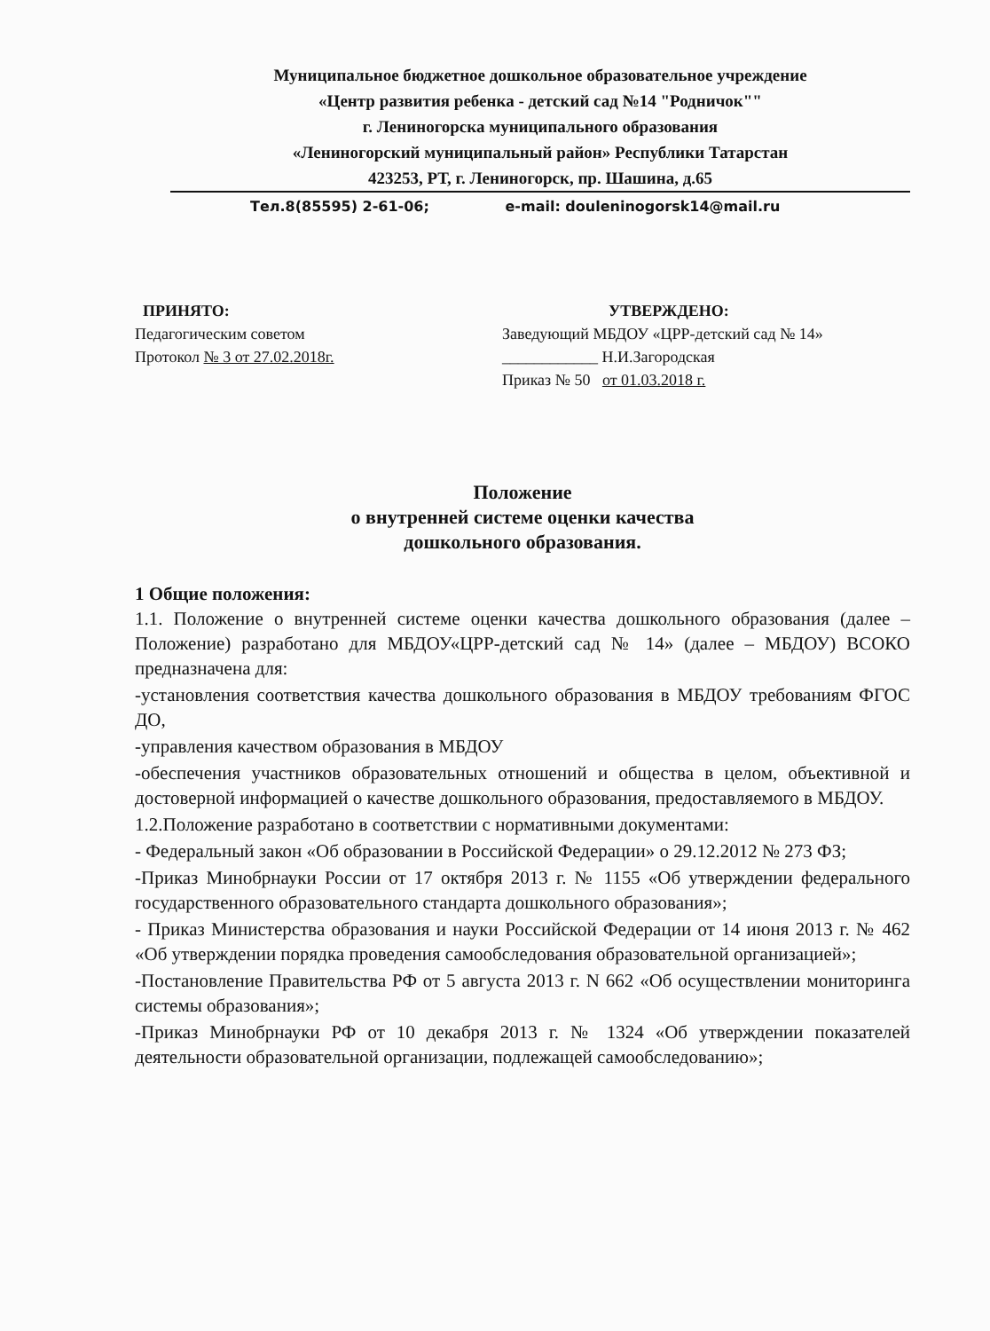Муниципальное бюджетное дошкольное образовательное учреждение
«Центр развития ребенка - детский сад №14 "Родничок""
г. Лениногорска муниципального образования
«Лениногорский муниципальный район» Республики Татарстан
423253, РТ, г. Лениногорск, пр. Шашина, д.65
Тел.8(85595) 2-61-06; e-mail: douleninogorsk14@mail.ru
ПРИНЯТО:
Педагогическим советом
Протокол № 3 от 27.02.2018г.
УТВЕРЖДЕНО:
Заведующий МБДОУ «ЦРР-детский сад № 14»
____________ Н.И.Загородская
Приказ № 50 от 01.03.2018 г.
Положение
о внутренней системе оценки качества
дошкольного образования.
1 Общие положения:
1.1. Положение о внутренней системе оценки качества дошкольного образования (далее – Положение) разработано для МБДОУ«ЦРР-детский сад № 14» (далее – МБДОУ) ВСОКО предназначена для:
-установления соответствия качества дошкольного образования в МБДОУ требованиям ФГОС ДО,
-управления качеством образования в МБДОУ
-обеспечения участников образовательных отношений и общества в целом, объективной и достоверной информацией о качестве дошкольного образования, предоставляемого в МБДОУ.
1.2.Положение разработано в соответствии с нормативными документами:
- Федеральный закон «Об образовании в Российской Федерации» о 29.12.2012 № 273 ФЗ;
-Приказ Минобрнауки России от 17 октября 2013 г. № 1155 «Об утверждении федерального государственного образовательного стандарта дошкольного образования»;
- Приказ Министерства образования и науки Российской Федерации от 14 июня 2013 г. № 462 «Об утверждении порядка проведения самообследования образовательной организацией»;
-Постановление Правительства РФ от 5 августа 2013 г. N 662 «Об осуществлении мониторинга системы образования»;
-Приказ Минобрнауки РФ от 10 декабря 2013 г. № 1324 «Об утверждении показателей деятельности образовательной организации, подлежащей самообследованию»;